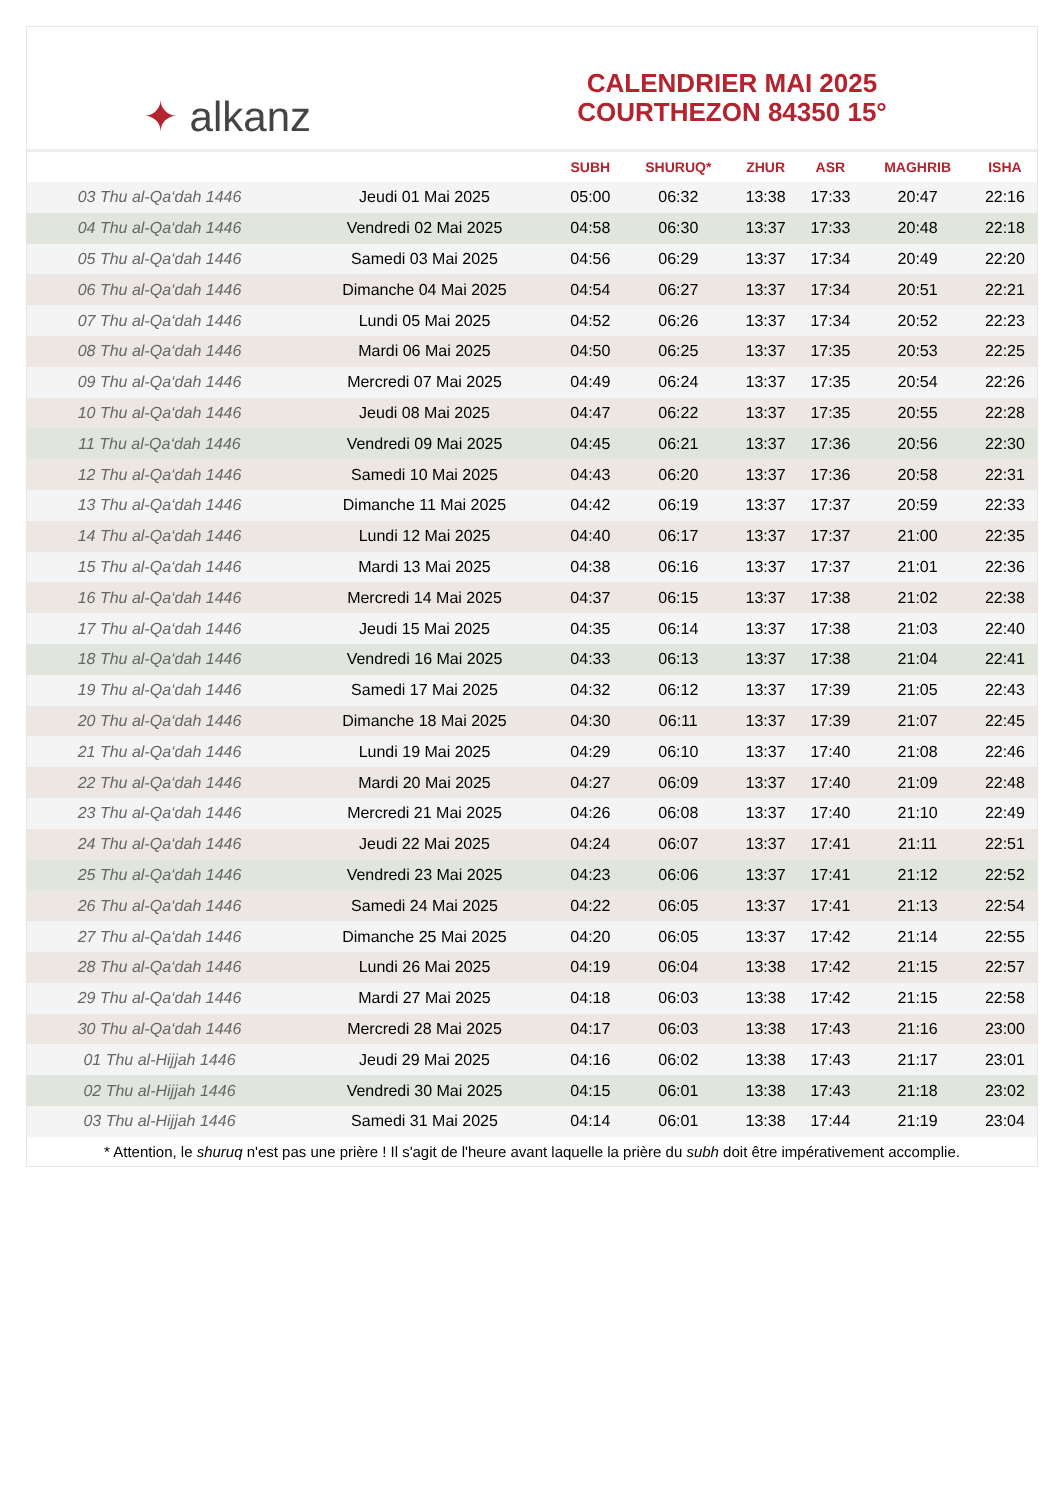✦ alkanz
CALENDRIER MAI 2025
COURTHEZON 84350 15°
| | | SUBH | SHURUQ* | ZHUR | ASR | MAGHRIB | ISHA |
| --- | --- | --- | --- | --- | --- | --- | --- |
| 03 Thu al-Qa‘dah 1446 | Jeudi 01 Mai 2025 | 05:00 | 06:32 | 13:38 | 17:33 | 20:47 | 22:16 |
| 04 Thu al-Qa‘dah 1446 | Vendredi 02 Mai 2025 | 04:58 | 06:30 | 13:37 | 17:33 | 20:48 | 22:18 |
| 05 Thu al-Qa‘dah 1446 | Samedi 03 Mai 2025 | 04:56 | 06:29 | 13:37 | 17:34 | 20:49 | 22:20 |
| 06 Thu al-Qa‘dah 1446 | Dimanche 04 Mai 2025 | 04:54 | 06:27 | 13:37 | 17:34 | 20:51 | 22:21 |
| 07 Thu al-Qa‘dah 1446 | Lundi 05 Mai 2025 | 04:52 | 06:26 | 13:37 | 17:34 | 20:52 | 22:23 |
| 08 Thu al-Qa‘dah 1446 | Mardi 06 Mai 2025 | 04:50 | 06:25 | 13:37 | 17:35 | 20:53 | 22:25 |
| 09 Thu al-Qa‘dah 1446 | Mercredi 07 Mai 2025 | 04:49 | 06:24 | 13:37 | 17:35 | 20:54 | 22:26 |
| 10 Thu al-Qa‘dah 1446 | Jeudi 08 Mai 2025 | 04:47 | 06:22 | 13:37 | 17:35 | 20:55 | 22:28 |
| 11 Thu al-Qa‘dah 1446 | Vendredi 09 Mai 2025 | 04:45 | 06:21 | 13:37 | 17:36 | 20:56 | 22:30 |
| 12 Thu al-Qa‘dah 1446 | Samedi 10 Mai 2025 | 04:43 | 06:20 | 13:37 | 17:36 | 20:58 | 22:31 |
| 13 Thu al-Qa‘dah 1446 | Dimanche 11 Mai 2025 | 04:42 | 06:19 | 13:37 | 17:37 | 20:59 | 22:33 |
| 14 Thu al-Qa‘dah 1446 | Lundi 12 Mai 2025 | 04:40 | 06:17 | 13:37 | 17:37 | 21:00 | 22:35 |
| 15 Thu al-Qa‘dah 1446 | Mardi 13 Mai 2025 | 04:38 | 06:16 | 13:37 | 17:37 | 21:01 | 22:36 |
| 16 Thu al-Qa‘dah 1446 | Mercredi 14 Mai 2025 | 04:37 | 06:15 | 13:37 | 17:38 | 21:02 | 22:38 |
| 17 Thu al-Qa‘dah 1446 | Jeudi 15 Mai 2025 | 04:35 | 06:14 | 13:37 | 17:38 | 21:03 | 22:40 |
| 18 Thu al-Qa‘dah 1446 | Vendredi 16 Mai 2025 | 04:33 | 06:13 | 13:37 | 17:38 | 21:04 | 22:41 |
| 19 Thu al-Qa‘dah 1446 | Samedi 17 Mai 2025 | 04:32 | 06:12 | 13:37 | 17:39 | 21:05 | 22:43 |
| 20 Thu al-Qa‘dah 1446 | Dimanche 18 Mai 2025 | 04:30 | 06:11 | 13:37 | 17:39 | 21:07 | 22:45 |
| 21 Thu al-Qa‘dah 1446 | Lundi 19 Mai 2025 | 04:29 | 06:10 | 13:37 | 17:40 | 21:08 | 22:46 |
| 22 Thu al-Qa‘dah 1446 | Mardi 20 Mai 2025 | 04:27 | 06:09 | 13:37 | 17:40 | 21:09 | 22:48 |
| 23 Thu al-Qa‘dah 1446 | Mercredi 21 Mai 2025 | 04:26 | 06:08 | 13:37 | 17:40 | 21:10 | 22:49 |
| 24 Thu al-Qa‘dah 1446 | Jeudi 22 Mai 2025 | 04:24 | 06:07 | 13:37 | 17:41 | 21:11 | 22:51 |
| 25 Thu al-Qa‘dah 1446 | Vendredi 23 Mai 2025 | 04:23 | 06:06 | 13:37 | 17:41 | 21:12 | 22:52 |
| 26 Thu al-Qa‘dah 1446 | Samedi 24 Mai 2025 | 04:22 | 06:05 | 13:37 | 17:41 | 21:13 | 22:54 |
| 27 Thu al-Qa‘dah 1446 | Dimanche 25 Mai 2025 | 04:20 | 06:05 | 13:37 | 17:42 | 21:14 | 22:55 |
| 28 Thu al-Qa‘dah 1446 | Lundi 26 Mai 2025 | 04:19 | 06:04 | 13:38 | 17:42 | 21:15 | 22:57 |
| 29 Thu al-Qa‘dah 1446 | Mardi 27 Mai 2025 | 04:18 | 06:03 | 13:38 | 17:42 | 21:15 | 22:58 |
| 30 Thu al-Qa‘dah 1446 | Mercredi 28 Mai 2025 | 04:17 | 06:03 | 13:38 | 17:43 | 21:16 | 23:00 |
| 01 Thu al-Hijjah 1446 | Jeudi 29 Mai 2025 | 04:16 | 06:02 | 13:38 | 17:43 | 21:17 | 23:01 |
| 02 Thu al-Hijjah 1446 | Vendredi 30 Mai 2025 | 04:15 | 06:01 | 13:38 | 17:43 | 21:18 | 23:02 |
| 03 Thu al-Hijjah 1446 | Samedi 31 Mai 2025 | 04:14 | 06:01 | 13:38 | 17:44 | 21:19 | 23:04 |
* Attention, le shuruq n'est pas une prière ! Il s'agit de l'heure avant laquelle la prière du subh doit être impérativement accomplie.